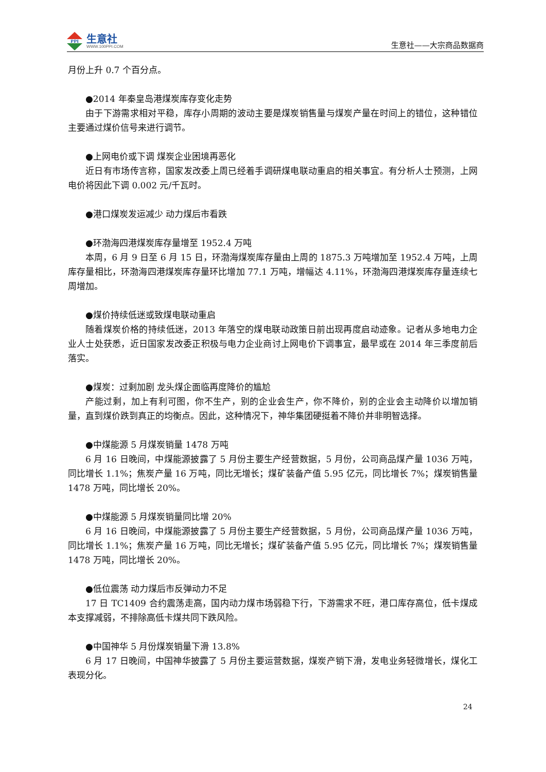PPI
生意社
WWW.100PPI.COM
生意社——大宗商品数据商
月份上升 0.7 个百分点。
●2014 年秦皇岛港煤炭库存变化走势
由于下游需求相对平稳，库存小周期的波动主要是煤炭销售量与煤炭产量在时间上的错位，这种错位主要通过煤价信号来进行调节。
●上网电价或下调 煤炭企业困境再恶化
近日有市场传言称，国家发改委上周已经着手调研煤电联动重启的相关事宜。有分析人士预测，上网电价将因此下调 0.002 元/千瓦时。
●港口煤炭发运减少 动力煤后市看跌
●环渤海四港煤炭库存量增至 1952.4 万吨
本周，6 月 9 日至 6 月 15 日，环渤海煤炭库存量由上周的 1875.3 万吨增加至 1952.4 万吨，上周库存量相比，环渤海四港煤炭库存量环比增加 77.1 万吨，增幅达 4.11%，环渤海四港煤炭库存量连续七周增加。
●煤价持续低迷或致煤电联动重启
随着煤炭价格的持续低迷，2013 年落空的煤电联动政策日前出现再度启动迹象。记者从多地电力企业人士处获悉，近日国家发改委正积极与电力企业商讨上网电价下调事宜，最早或在 2014 年三季度前后落实。
●煤炭：过剩加剧 龙头煤企面临再度降价的尴尬
产能过剩，加上有利可图，你不生产，别的企业会生产，你不降价，别的企业会主动降价以增加销量，直到煤价跌到真正的均衡点。因此，这种情况下，神华集团硬挺着不降价并非明智选择。
●中煤能源 5 月煤炭销量 1478 万吨
6 月 16 日晚间，中煤能源披露了 5 月份主要生产经营数据，5 月份，公司商品煤产量 1036 万吨，同比增长 1.1%；焦炭产量 16 万吨，同比无增长；煤矿装备产值 5.95 亿元，同比增长 7%；煤炭销售量 1478 万吨，同比增长 20%。
●中煤能源 5 月煤炭销量同比增 20%
6 月 16 日晚间，中煤能源披露了 5 月份主要生产经营数据，5 月份，公司商品煤产量 1036 万吨，同比增长 1.1%；焦炭产量 16 万吨，同比无增长；煤矿装备产值 5.95 亿元，同比增长 7%；煤炭销售量 1478 万吨，同比增长 20%。
●低位震荡 动力煤后市反弹动力不足
17 日 TC1409 合约震荡走高，国内动力煤市场弱稳下行，下游需求不旺，港口库存高位，低卡煤成本支撑减弱，不排除高低卡煤共同下跌风险。
●中国神华 5 月份煤炭销量下滑 13.8%
6 月 17 日晚间，中国神华披露了 5 月份主要运营数据，煤炭产销下滑，发电业务轻微增长，煤化工表现分化。
24